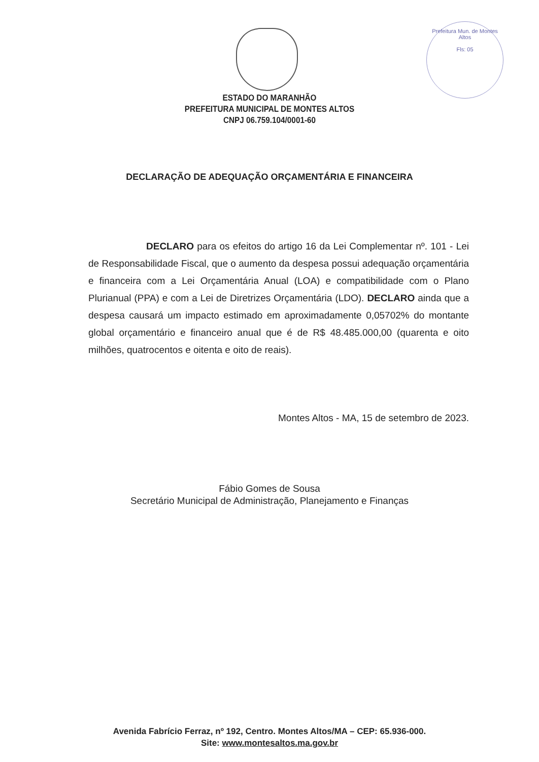Prefeitura Mun. de Montes Altos
Fls: 05
ESTADO DO MARANHÃO
PREFEITURA MUNICIPAL DE MONTES ALTOS
CNPJ 06.759.104/0001-60
DECLARAÇÃO DE ADEQUAÇÃO ORÇAMENTÁRIA E FINANCEIRA
DECLARO para os efeitos do artigo 16 da Lei Complementar nº. 101 - Lei de Responsabilidade Fiscal, que o aumento da despesa possui adequação orçamentária e financeira com a Lei Orçamentária Anual (LOA) e compatibilidade com o Plano Plurianual (PPA) e com a Lei de Diretrizes Orçamentária (LDO). DECLARO ainda que a despesa causará um impacto estimado em aproximadamente 0,05702% do montante global orçamentário e financeiro anual que é de R$ 48.485.000,00 (quarenta e oito milhões, quatrocentos e oitenta e oito de reais).
Montes Altos - MA, 15 de setembro de 2023.
Fábio Gomes de Sousa
Secretário Municipal de Administração, Planejamento e Finanças
Avenida Fabrício Ferraz, nº 192, Centro. Montes Altos/MA – CEP: 65.936-000.
Site: www.montesaltos.ma.gov.br